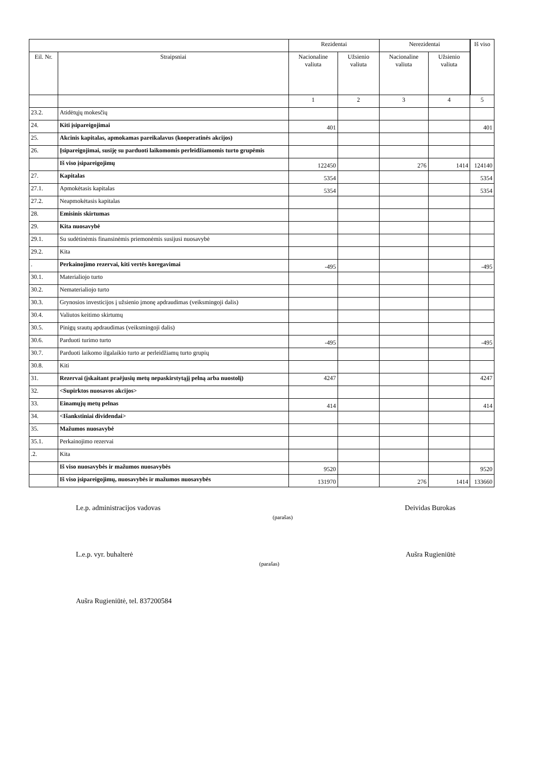| | | Rezidentai | | Nerezidentai | | Iš viso |
| --- | --- | --- | --- | --- | --- | --- |
| Eil. Nr. | Straipsniai | Nacionaline valiuta | Užsienio valiuta | Nacionaline valiuta | Užsienio valiuta | |
| | | 1 | 2 | 3 | 4 | 5 |
| 23.2. | Atidėtųjų mokesčių | | | | | |
| 24. | Kiti įsipareigojimai | 401 | | | | 401 |
| 25. | Akcinis kapitalas, apmokamas pareikalavus (kooperatinės akcijos) | | | | | |
| 26. | Įsipareigojimai, susiję su parduoti laikomomis perleidžiamomis turto grupėmis | | | | | |
| | Iš viso įsipareigojimų | 122450 | | 276 | 1414 | 124140 |
| 27. | Kapitalas | 5354 | | | | 5354 |
| 27.1. | Apmokėtasis kapitalas | 5354 | | | | 5354 |
| 27.2. | Neapmokėtasis kapitalas | | | | | |
| 28. | Emisinis skirtumas | | | | | |
| 29. | Kita nuosavybė | | | | | |
| 29.1. | Su sudėtinėmis finansinėmis priemonėmis susijusi nuosavybė | | | | | |
| 29.2. | Kita | | | | | |
| . | Perkainojimo rezervai, kiti vertės koregavimai | -495 | | | | -495 |
| 30.1. | Materialiojo turto | | | | | |
| 30.2. | Nematerialiojo turto | | | | | |
| 30.3. | Grynosios investicijos į užsienio įmonę apdraudimas (veiksmingoji dalis) | | | | | |
| 30.4. | Valiutos keitimo skirtumų | | | | | |
| 30.5. | Pinigų srautų apdraudimas (veiksmingoji dalis) | | | | | |
| 30.6. | Parduoti turimo turto | -495 | | | | -495 |
| 30.7. | Parduoti laikomo ilgalaikio turto ar perleidžiamų turto grupių | | | | | |
| 30.8. | Kiti | | | | | |
| 31. | Rezervai (įskaitant praėjusių metų nepaskirstytąjį pelną arba nuostolį) | 4247 | | | | 4247 |
| 32. | <Supirktos nuosavos akcijos> | | | | | |
| 33. | Einamųjų metų pelnas | 414 | | | | 414 |
| 34. | <Išankstiniai dividendai> | | | | | |
| 35. | Mažumos nuosavybė | | | | | |
| 35.1. | Perkainojimo rezervai | | | | | |
| .2. | Kita | | | | | |
| | Iš viso nuosavybės ir mažumos nuosavybės | 9520 | | | | 9520 |
| | Iš viso įsipareigojimų, nuosavybės ir mažumos nuosavybės | 131970 | | 276 | 1414 | 133660 |
Le.p. administracijos vadovas (parašas) Deividas Burokas
L.e.p. vyr. buhalterė (parašas) Aušra Rugieniūtė
Aušra Rugieniūtė, tel. 837200584